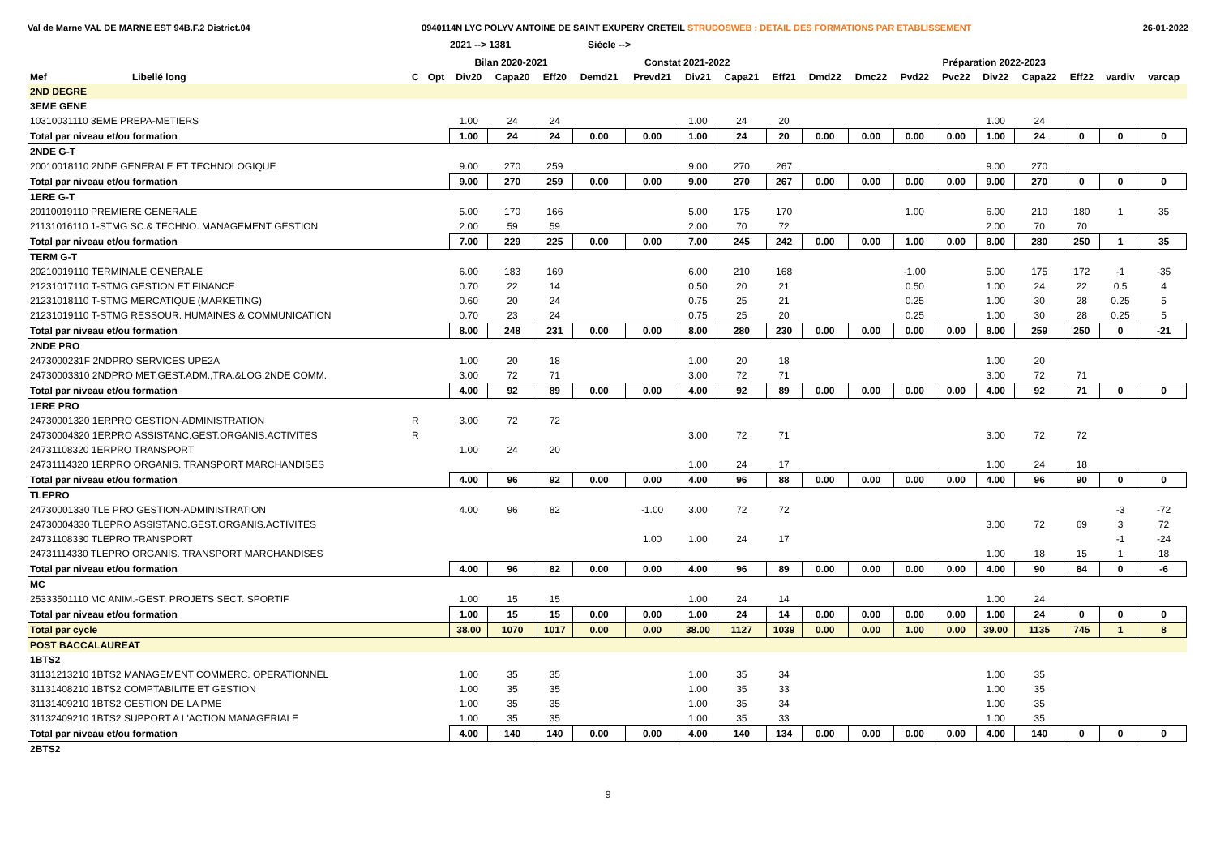Val de Marne VAL DE MARNE EST 94B.F.2 District.04
0940114N LYC POLYV ANTOINE DE SAINT EXUPERY CRETEIL STRUDOSWEB : DETAIL DES FORMATIONS PAR ETABLISSEMENT
26-01-2022
2021 --> 1381 Siécle -->
| | | | | Bilan 2020-2021 | | | Constat 2021-2022 | | | | | Préparation 2022-2023 | | | | | | | | |
| --- | --- | --- | --- | --- | --- | --- | --- | --- | --- | --- | --- | --- | --- | --- | --- | --- | --- | --- | --- | --- |
| Mef | Libellé long | C | Opt | Div20 | Capa20 | Eff20 | Demd21 | Prevd21 | Div21 | Capa21 | Eff21 | Dmd22 | Dmc22 | Pvd22 | Pvc22 | Div22 | Capa22 | Eff22 | vardiv | varcap |
| 2ND DEGRE | | | | | | | | | | | | | | | | | | | | |
| 3EME GENE | | | | | | | | | | | | | | | | | | | | |
| 10310031110 3EME PREPA-METIERS | | | | 1.00 | 24 | 24 | | | 1.00 | 24 | 20 | | | | | 1.00 | 24 | | | |
| Total par niveau et/ou formation | | | | 1.00 | 24 | 24 | 0.00 | 0.00 | 1.00 | 24 | 20 | 0.00 | 0.00 | 0.00 | 0.00 | 1.00 | 24 | 0 | 0 | 0 |
| 2NDE G-T | | | | | | | | | | | | | | | | | | | | |
| 20010018110 2NDE GENERALE ET TECHNOLOGIQUE | | | | 9.00 | 270 | 259 | | | 9.00 | 270 | 267 | | | | | 9.00 | 270 | | | |
| Total par niveau et/ou formation | | | | 9.00 | 270 | 259 | 0.00 | 0.00 | 9.00 | 270 | 267 | 0.00 | 0.00 | 0.00 | 0.00 | 9.00 | 270 | 0 | 0 | 0 |
| 1ERE G-T | | | | | | | | | | | | | | | | | | | | |
| 20110019110 PREMIERE GENERALE | | | | 5.00 | 170 | 166 | | | 5.00 | 175 | 170 | | | 1.00 | | 6.00 | 210 | 180 | 1 | 35 |
| 21131016110 1-STMG SC.& TECHNO. MANAGEMENT GESTION | | | | 2.00 | 59 | 59 | | | 2.00 | 70 | 72 | | | | | 2.00 | 70 | 70 | | |
| Total par niveau et/ou formation | | | | 7.00 | 229 | 225 | 0.00 | 0.00 | 7.00 | 245 | 242 | 0.00 | 0.00 | 1.00 | 0.00 | 8.00 | 280 | 250 | 1 | 35 |
| TERM G-T | | | | | | | | | | | | | | | | | | | | |
| 20210019110 TERMINALE GENERALE | | | | 6.00 | 183 | 169 | | | 6.00 | 210 | 168 | | | -1.00 | | 5.00 | 175 | 172 | -1 | -35 |
| 21231017110 T-STMG GESTION ET FINANCE | | | | 0.70 | 22 | 14 | | | 0.50 | 20 | 21 | | | 0.50 | | 1.00 | 24 | 22 | 0.5 | 4 |
| 21231018110 T-STMG MERCATIQUE (MARKETING) | | | | 0.60 | 20 | 24 | | | 0.75 | 25 | 21 | | | 0.25 | | 1.00 | 30 | 28 | 0.25 | 5 |
| 21231019110 T-STMG RESSOUR. HUMAINES & COMMUNICATION | | | | 0.70 | 23 | 24 | | | 0.75 | 25 | 20 | | | 0.25 | | 1.00 | 30 | 28 | 0.25 | 5 |
| Total par niveau et/ou formation | | | | 8.00 | 248 | 231 | 0.00 | 0.00 | 8.00 | 280 | 230 | 0.00 | 0.00 | 0.00 | 0.00 | 8.00 | 259 | 250 | 0 | -21 |
| 2NDE PRO | | | | | | | | | | | | | | | | | | | | |
| 2473000231F 2NDPRO SERVICES UPE2A | | | | 1.00 | 20 | 18 | | | 1.00 | 20 | 18 | | | | | 1.00 | 20 | | | |
| 24730003310 2NDPRO MET.GEST.ADM.,TRA.&LOG.2NDE COMM. | | | | 3.00 | 72 | 71 | | | 3.00 | 72 | 71 | | | | | 3.00 | 72 | 71 | | |
| Total par niveau et/ou formation | | | | 4.00 | 92 | 89 | 0.00 | 0.00 | 4.00 | 92 | 89 | 0.00 | 0.00 | 0.00 | 0.00 | 4.00 | 92 | 71 | 0 | 0 |
| 1ERE PRO | | | | | | | | | | | | | | | | | | | | |
| 24730001320 1ERPRO GESTION-ADMINISTRATION | | R | | 3.00 | 72 | 72 | | | | | | | | | | | | | | |
| 24730004320 1ERPRO ASSISTANC.GEST.ORGANIS.ACTIVITES | | R | | | | | | | 3.00 | 72 | 71 | | | | | 3.00 | 72 | 72 | | |
| 24731108320 1ERPRO TRANSPORT | | | | 1.00 | 24 | 20 | | | | | | | | | | | | | | |
| 24731114320 1ERPRO ORGANIS. TRANSPORT MARCHANDISES | | | | | | | | | 1.00 | 24 | 17 | | | | | 1.00 | 24 | 18 | | |
| Total par niveau et/ou formation | | | | 4.00 | 96 | 92 | 0.00 | 0.00 | 4.00 | 96 | 88 | 0.00 | 0.00 | 0.00 | 0.00 | 4.00 | 96 | 90 | 0 | 0 |
| TLEPRO | | | | | | | | | | | | | | | | | | | | |
| 24730001330 TLE PRO GESTION-ADMINISTRATION | | | | 4.00 | 96 | 82 | | -1.00 | 3.00 | 72 | 72 | | | | | | | | -3 | -72 |
| 24730004330 TLEPRO ASSISTANC.GEST.ORGANIS.ACTIVITES | | | | | | | | | | | | | | | | 3.00 | 72 | 69 | 3 | 72 |
| 24731108330 TLEPRO TRANSPORT | | | | | | | | 1.00 | 1.00 | 24 | 17 | | | | | | | | -1 | -24 |
| 24731114330 TLEPRO ORGANIS. TRANSPORT MARCHANDISES | | | | | | | | | | | | | | | | 1.00 | 18 | 15 | 1 | 18 |
| Total par niveau et/ou formation | | | | 4.00 | 96 | 82 | 0.00 | 0.00 | 4.00 | 96 | 89 | 0.00 | 0.00 | 0.00 | 0.00 | 4.00 | 90 | 84 | 0 | -6 |
| MC | | | | | | | | | | | | | | | | | | | | |
| 25333501110 MC ANIM.-GEST. PROJETS SECT. SPORTIF | | | | 1.00 | 15 | 15 | | | 1.00 | 24 | 14 | | | | | 1.00 | 24 | | | |
| Total par niveau et/ou formation | | | | 1.00 | 15 | 15 | 0.00 | 0.00 | 1.00 | 24 | 14 | 0.00 | 0.00 | 0.00 | 0.00 | 1.00 | 24 | 0 | 0 | 0 |
| Total par cycle | | | | 38.00 | 1070 | 1017 | 0.00 | 0.00 | 38.00 | 1127 | 1039 | 0.00 | 0.00 | 1.00 | 0.00 | 39.00 | 1135 | 745 | 1 | 8 |
| POST BACCALAUREAT | | | | | | | | | | | | | | | | | | | | |
| 1BTS2 | | | | | | | | | | | | | | | | | | | | |
| 31131213210 1BTS2 MANAGEMENT COMMERC. OPERATIONNEL | | | | 1.00 | 35 | 35 | | | 1.00 | 35 | 34 | | | | | 1.00 | 35 | | | |
| 31131408210 1BTS2 COMPTABILITE ET GESTION | | | | 1.00 | 35 | 35 | | | 1.00 | 35 | 33 | | | | | 1.00 | 35 | | | |
| 31131409210 1BTS2 GESTION DE LA PME | | | | 1.00 | 35 | 35 | | | 1.00 | 35 | 34 | | | | | 1.00 | 35 | | | |
| 31132409210 1BTS2 SUPPORT A L'ACTION MANAGERIALE | | | | 1.00 | 35 | 35 | | | 1.00 | 35 | 33 | | | | | 1.00 | 35 | | | |
| Total par niveau et/ou formation | | | | 4.00 | 140 | 140 | 0.00 | 0.00 | 4.00 | 140 | 134 | 0.00 | 0.00 | 0.00 | 0.00 | 4.00 | 140 | 0 | 0 | 0 |
| 2BTS2 | | | | | | | | | | | | | | | | | | | | |
9